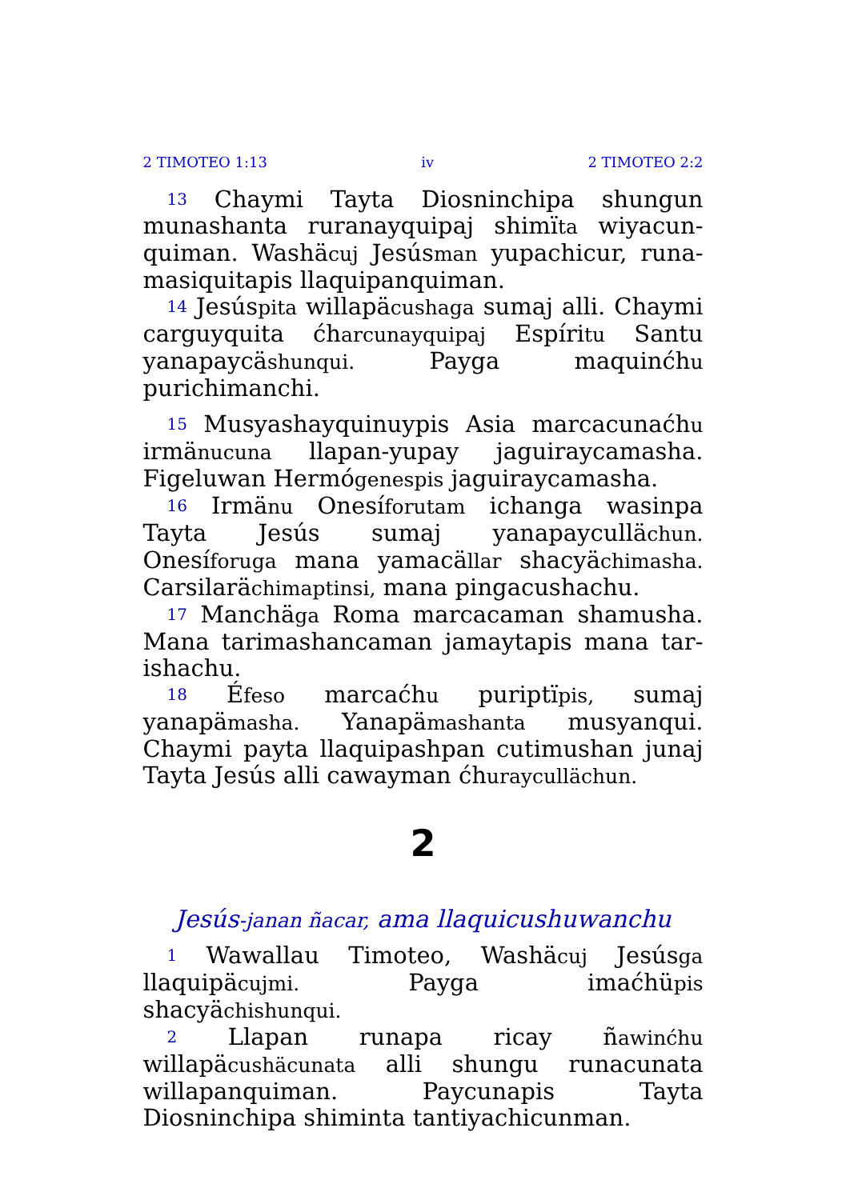2 TIMOTEO 1:13 iv 2 TIMOTEO 2:2
13 Chaymi Tayta Diosninchipa shungun munashanta ruranayquipaj shimïta wiyacun­quiman. Washäcuj Jesúsman yupachicur, runa­masiquitapis llaquipanquiman.
14 Jesúspita willapäcushaga sumaj alli. Chaymi carguyquita ćharcunayquipaj Espíritu Santu yana­paycäshunqui. Payga maquinćhu purichimanchi.
15 Musyashayquinuypis Asia marcacunaćhu irmänucuna llapan-yupay jaguiraycamasha. Figeluwan Hermógenespis jaguiraycamasha.
16 Irmänu Onesíforutam ichanga wasinpa Tayta Jesús sumaj yanapaycullächun. Onesíforuga mana yamacällar shacyächimasha. Carsilarächimaptinsi, mana pingacushachu.
17 Manchäga Roma marcacaman shamusha. Mana tarimashancaman jamaytapis mana tar­ishachu.
18 Éfeso marcaćhu puriptïpis, sumaj yanapämasha. Yanapämashanta musyanqui. Chaymi payta llaquipashpan cutimushan junaj Tayta Jesús alli cawayman ćhuraycullächun.
2
Jesús-janan ñacar, ama llaquicushuwanchu
1 Wawallau Timoteo, Washäcuj Jesúsga llaquipäcujmi. Payga imaćhüpis shacyächishunqui.
2 Llapan runapa ricay ñawinćhu willapäcushäcunata alli shungu runacunata willapanquiman. Paycunapis Tayta Diosninchipa shiminta tantiyachicunman.